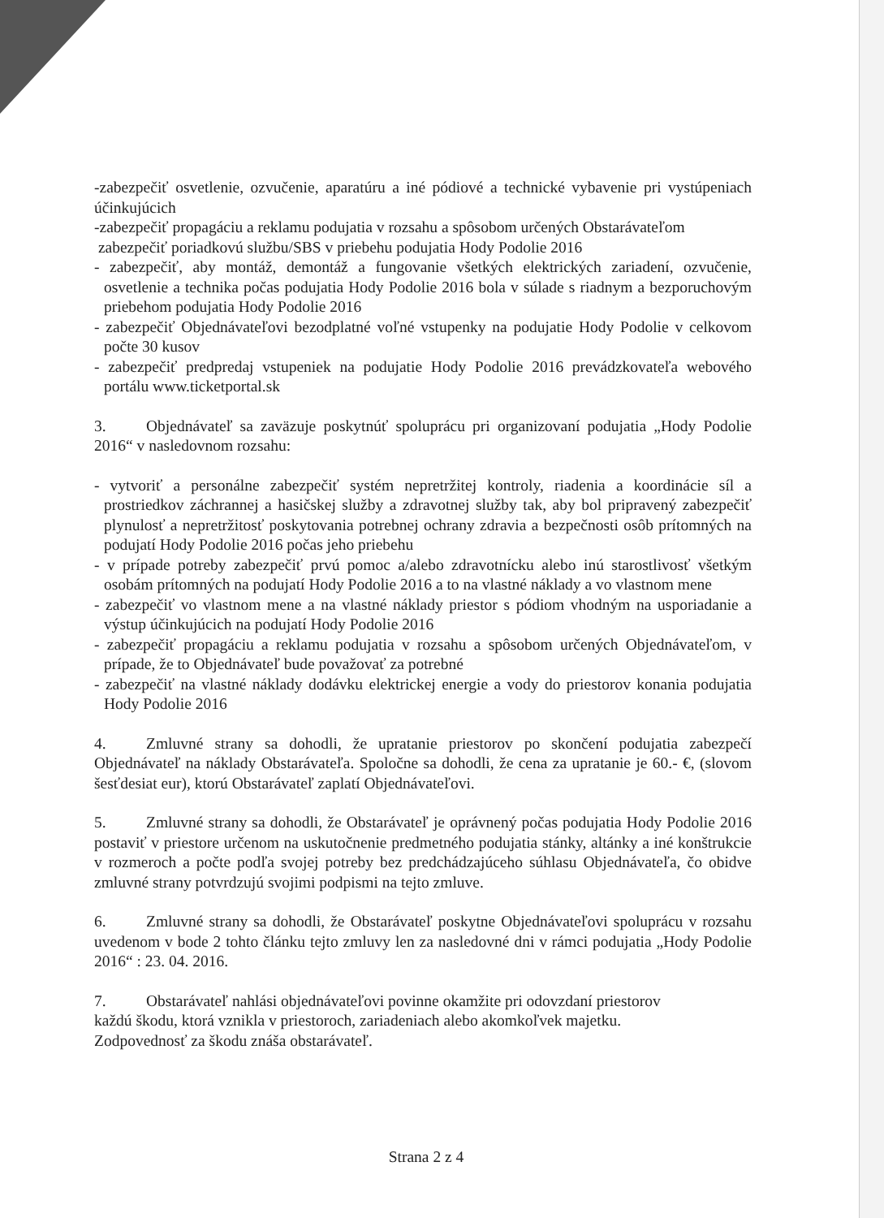-zabezpečiť osvetlenie, ozvučenie, aparatúru a iné pódiové a technické vybavenie pri vystúpeniach účinkujúcich
-zabezpečiť propagáciu a reklamu podujatia v rozsahu a spôsobom určených Obstarávateľom
zabezpečiť poriadkovú službu/SBS v priebehu podujatia Hody Podolie 2016
- zabezpečiť, aby montáž, demontáž a fungovanie všetkých elektrických zariadení, ozvučenie, osvetlenie a technika počas podujatia Hody Podolie 2016 bola v súlade s riadnym a bezporuchovým priebehom podujatia Hody Podolie 2016
- zabezpečiť Objednávateľovi bezodplatné voľné vstupenky na podujatie Hody Podolie v celkovom počte 30 kusov
- zabezpečiť predpredaj vstupeniek na podujatie Hody Podolie 2016 prevádzkovateľa webového portálu www.ticketportal.sk
3. Objednávateľ sa zaväzuje poskytnúť spoluprácu pri organizovaní podujatia „Hody Podolie 2016“ v nasledovnom rozsahu:
- vytvoriť a personálne zabezpečiť systém nepretržitej kontroly, riadenia a koordinácie síl a prostriedkov záchrannej a hasičskej služby a zdravotnej služby tak, aby bol pripravený zabezpečiť plynulosť a nepretržitosť poskytovania potrebnej ochrany zdravia a bezpečnosti osôb prítomných na podujatí Hody Podolie 2016 počas jeho priebehu
- v prípade potreby zabezpečiť prvú pomoc a/alebo zdravotnícku alebo inú starostlivosť všetkým osobám prítomných na podujatí Hody Podolie 2016 a to na vlastné náklady a vo vlastnom mene
- zabezpečiť vo vlastnom mene a na vlastné náklady priestor s pódiom vhodným na usporiadanie a výstup účinkujúcich na podujatí Hody Podolie 2016
- zabezpečiť propagáciu a reklamu podujatia v rozsahu a spôsobom určených Objednávateľom, v prípade, že to Objednávateľ bude považovať za potrebné
- zabezpečiť na vlastné náklady dodávku elektrickej energie a vody do priestorov konania podujatia Hody Podolie 2016
4. Zmluvné strany sa dohodli, že upratanie priestorov po skončení podujatia zabezpečí Objednávateľ na náklady Obstarávateľa. Spoločne sa dohodli, že cena za upratanie je 60.- €, (slovom šesťdesiat eur), ktorú Obstarávateľ zaplatí Objednávateľovi.
5. Zmluvné strany sa dohodli, že Obstarávateľ je oprávnený počas podujatia Hody Podolie 2016 postaviť v priestore určenom na uskutočnenie predmetného podujatia stánky, altánky a iné konštrukcie v rozmeroch a počte podľa svojej potreby bez predchádzajúceho súhlasu Objednávateľa, čo obidve zmluvné strany potvrdzujú svojimi podpismi na tejto zmluve.
6. Zmluvné strany sa dohodli, že Obstarávateľ poskytne Objednávateľovi spoluprácu v rozsahu uvedenom v bode 2 tohto článku tejto zmluvy len za nasledovné dni v rámci podujatia „Hody Podolie 2016“ : 23. 04. 2016.
7. Obstarávateľ nahlási objednávateľovi povinne okamžite pri odovzdaní priestorov
každú škodu, ktorá vznikla v priestoroch, zariadeniach alebo akomkoľvek majetku.
Zodpovednosť za škodu znáša obstarávateľ.
Strana 2 z 4